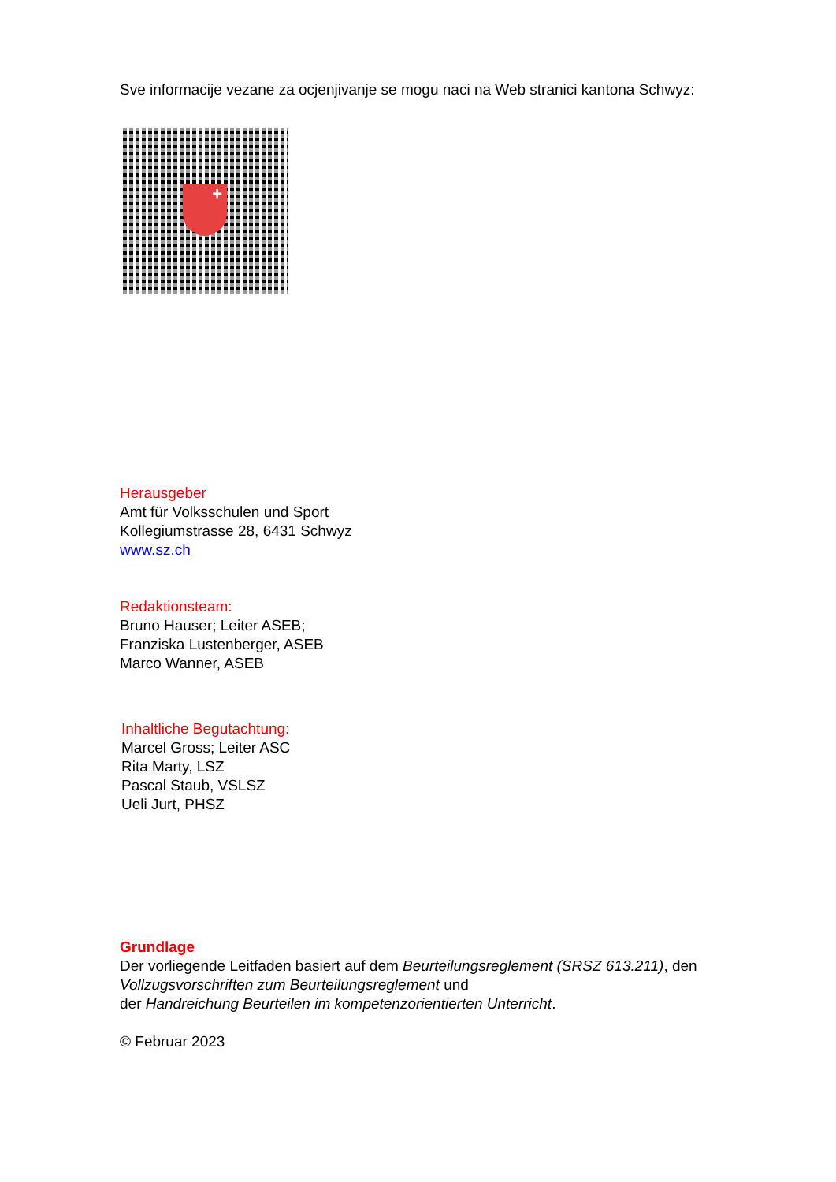Sve informacije vezane za ocjenjivanje se mogu naci na Web stranici kantona Schwyz:
+
Herausgeber
Amt für Volksschulen und Sport
Kollegiumstrasse 28, 6431 Schwyz
www.sz.ch
Redaktionsteam:
Bruno Hauser; Leiter ASEB;
Franziska Lustenberger, ASEB
Marco Wanner, ASEB
Inhaltliche Begutachtung:
Marcel Gross; Leiter ASC
Rita Marty, LSZ
Pascal Staub, VSLSZ
Ueli Jurt, PHSZ
Grundlage
Der vorliegende Leitfaden basiert auf dem Beurteilungsreglement (SRSZ 613.211), den Vollzugsvorschriften zum Beurteilungsreglement und
der Handreichung Beurteilen im kompetenzorientierten Unterricht.
© Februar 2023